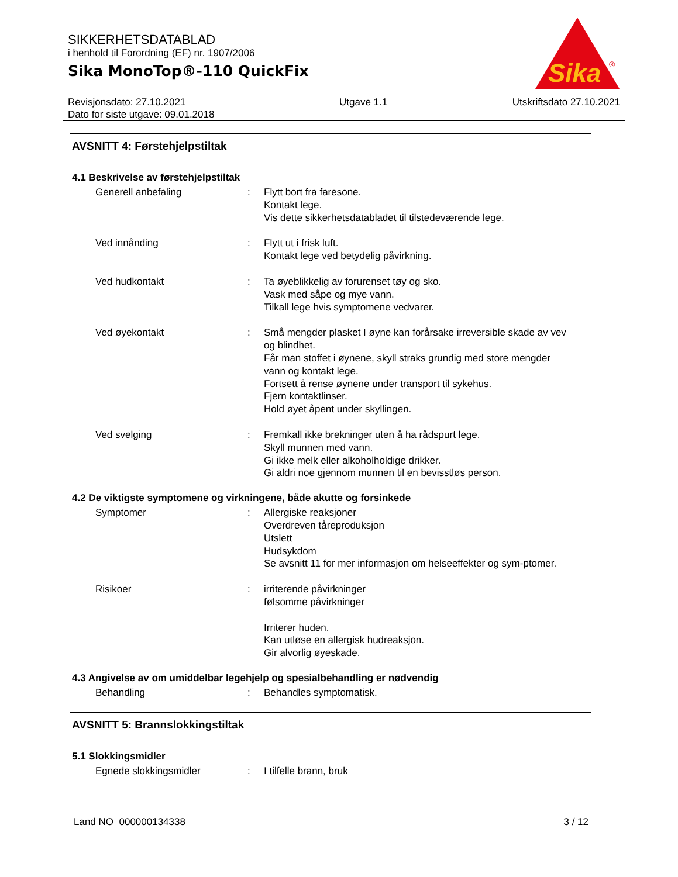SIKKERHETSDATABLAD
i henhold til Forordning (EF) nr. 1907/2006
Sika MonoTop®-110 QuickFix
Sika
®
Revisjonsdato: 27.10.2021
Dato for siste utgave: 09.01.2018
Utgave 1.1 Utskriftsdato 27.10.2021
AVSNITT 4: Førstehjelpstiltak
4.1 Beskrivelse av førstehjelpstiltak
Generell anbefaling : Flytt bort fra faresone.
Kontakt lege.
Vis dette sikkerhetsdatabladet til tilstedeværende lege.
Ved innånding : Flytt ut i frisk luft.
Kontakt lege ved betydelig påvirkning.
Ved hudkontakt : Ta øyeblikkelig av forurenset tøy og sko.
Vask med såpe og mye vann.
Tilkall lege hvis symptomene vedvarer.
Ved øyekontakt : Små mengder plasket I øyne kan forårsake irreversible skade av vev og blindhet.
Får man stoffet i øynene, skyll straks grundig med store mengder vann og kontakt lege.
Fortsett å rense øynene under transport til sykehus.
Fjern kontaktlinser.
Hold øyet åpent under skyllingen.
Ved svelging : Fremkall ikke brekninger uten å ha rådspurt lege.
Skyll munnen med vann.
Gi ikke melk eller alkoholholdige drikker.
Gi aldri noe gjennom munnen til en bevisstløs person.
4.2 De viktigste symptomene og virkningene, både akutte og forsinkede
Symptomer : Allergiske reaksjoner
Overdreven tåreproduksjon
Utslett
Hudsykdom
Se avsnitt 11 for mer informasjon om helseeffekter og sym-ptomer.
Risikoer : irriterende påvirkninger
følsomme påvirkninger
Irriterer huden.
Kan utløse en allergisk hudreaksjon.
Gir alvorlig øyeskade.
4.3 Angivelse av om umiddelbar legehjelp og spesialbehandling er nødvendig
Behandling : Behandles symptomatisk.
AVSNITT 5: Brannslokkingstiltak
5.1 Slokkingsmidler
Egnede slokkingsmidler : I tilfelle brann, bruk
Land NO 000000134338 3 / 12